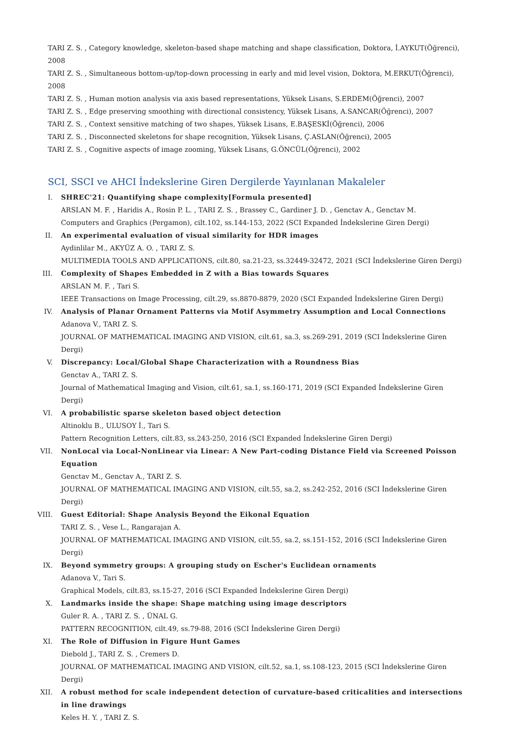TARI Z. S. , Category knowledge, skeleton-based shape matching and shape classification, Doktora, İ.AYKUT(Öğrenci), 2008
TARI Z. S. , Simultaneous bottom-up/top-down processing in early and mid level vision, Doktora, M.ERKUT(Öğrenci), 2008
TARI Z. S. , Human motion analysis via axis based representations, Yüksek Lisans, S.ERDEM(Öğrenci), 2007
TARI Z. S. , Edge preserving smoothing with directional consistency, Yüksek Lisans, A.SANCAR(Öğrenci), 2007
TARI Z. S. , Context sensitive matching of two shapes, Yüksek Lisans, E.BAŞESKİ(Öğrenci), 2006
TARI Z. S. , Disconnected skeletons for shape recognition, Yüksek Lisans, Ç.ASLAN(Öğrenci), 2005
TARI Z. S. , Cognitive aspects of image zooming, Yüksek Lisans, G.ÖNCÜL(Öğrenci), 2002
SCI, SSCI ve AHCI İndekslerine Giren Dergilerde Yayınlanan Makaleler
I. SHREC'21: Quantifying shape complexity[Formula presented]
ARSLAN M. F. , Haridis A., Rosin P. L. , TARI Z. S. , Brassey C., Gardiner J. D. , Genctav A., Genctav M.
Computers and Graphics (Pergamon), cilt.102, ss.144-153, 2022 (SCI Expanded İndekslerine Giren Dergi)
II. An experimental evaluation of visual similarity for HDR images
Aydinlilar M., AKYÜZ A. O. , TARI Z. S.
MULTIMEDIA TOOLS AND APPLICATIONS, cilt.80, sa.21-23, ss.32449-32472, 2021 (SCI İndekslerine Giren Dergi)
III. Complexity of Shapes Embedded in Z with a Bias towards Squares
ARSLAN M. F. , Tari S.
IEEE Transactions on Image Processing, cilt.29, ss.8870-8879, 2020 (SCI Expanded İndekslerine Giren Dergi)
IV. Analysis of Planar Ornament Patterns via Motif Asymmetry Assumption and Local Connections
Adanova V., TARI Z. S.
JOURNAL OF MATHEMATICAL IMAGING AND VISION, cilt.61, sa.3, ss.269-291, 2019 (SCI İndekslerine Giren Dergi)
V. Discrepancy: Local/Global Shape Characterization with a Roundness Bias
Genctav A., TARI Z. S.
Journal of Mathematical Imaging and Vision, cilt.61, sa.1, ss.160-171, 2019 (SCI Expanded İndekslerine Giren Dergi)
VI. A probabilistic sparse skeleton based object detection
Altinoklu B., ULUSOY İ., Tari S.
Pattern Recognition Letters, cilt.83, ss.243-250, 2016 (SCI Expanded İndekslerine Giren Dergi)
VII. NonLocal via Local-NonLinear via Linear: A New Part-coding Distance Field via Screened Poisson Equation
Genctav M., Genctav A., TARI Z. S.
JOURNAL OF MATHEMATICAL IMAGING AND VISION, cilt.55, sa.2, ss.242-252, 2016 (SCI İndekslerine Giren Dergi)
VIII. Guest Editorial: Shape Analysis Beyond the Eikonal Equation
TARI Z. S. , Vese L., Rangarajan A.
JOURNAL OF MATHEMATICAL IMAGING AND VISION, cilt.55, sa.2, ss.151-152, 2016 (SCI İndekslerine Giren Dergi)
IX. Beyond symmetry groups: A grouping study on Escher's Euclidean ornaments
Adanova V., Tari S.
Graphical Models, cilt.83, ss.15-27, 2016 (SCI Expanded İndekslerine Giren Dergi)
X. Landmarks inside the shape: Shape matching using image descriptors
Guler R. A. , TARI Z. S. , ÜNAL G.
PATTERN RECOGNITION, cilt.49, ss.79-88, 2016 (SCI İndekslerine Giren Dergi)
XI. The Role of Diffusion in Figure Hunt Games
Diebold J., TARI Z. S. , Cremers D.
JOURNAL OF MATHEMATICAL IMAGING AND VISION, cilt.52, sa.1, ss.108-123, 2015 (SCI İndekslerine Giren Dergi)
XII. A robust method for scale independent detection of curvature-based criticalities and intersections in line drawings
Keles H. Y. , TARI Z. S.